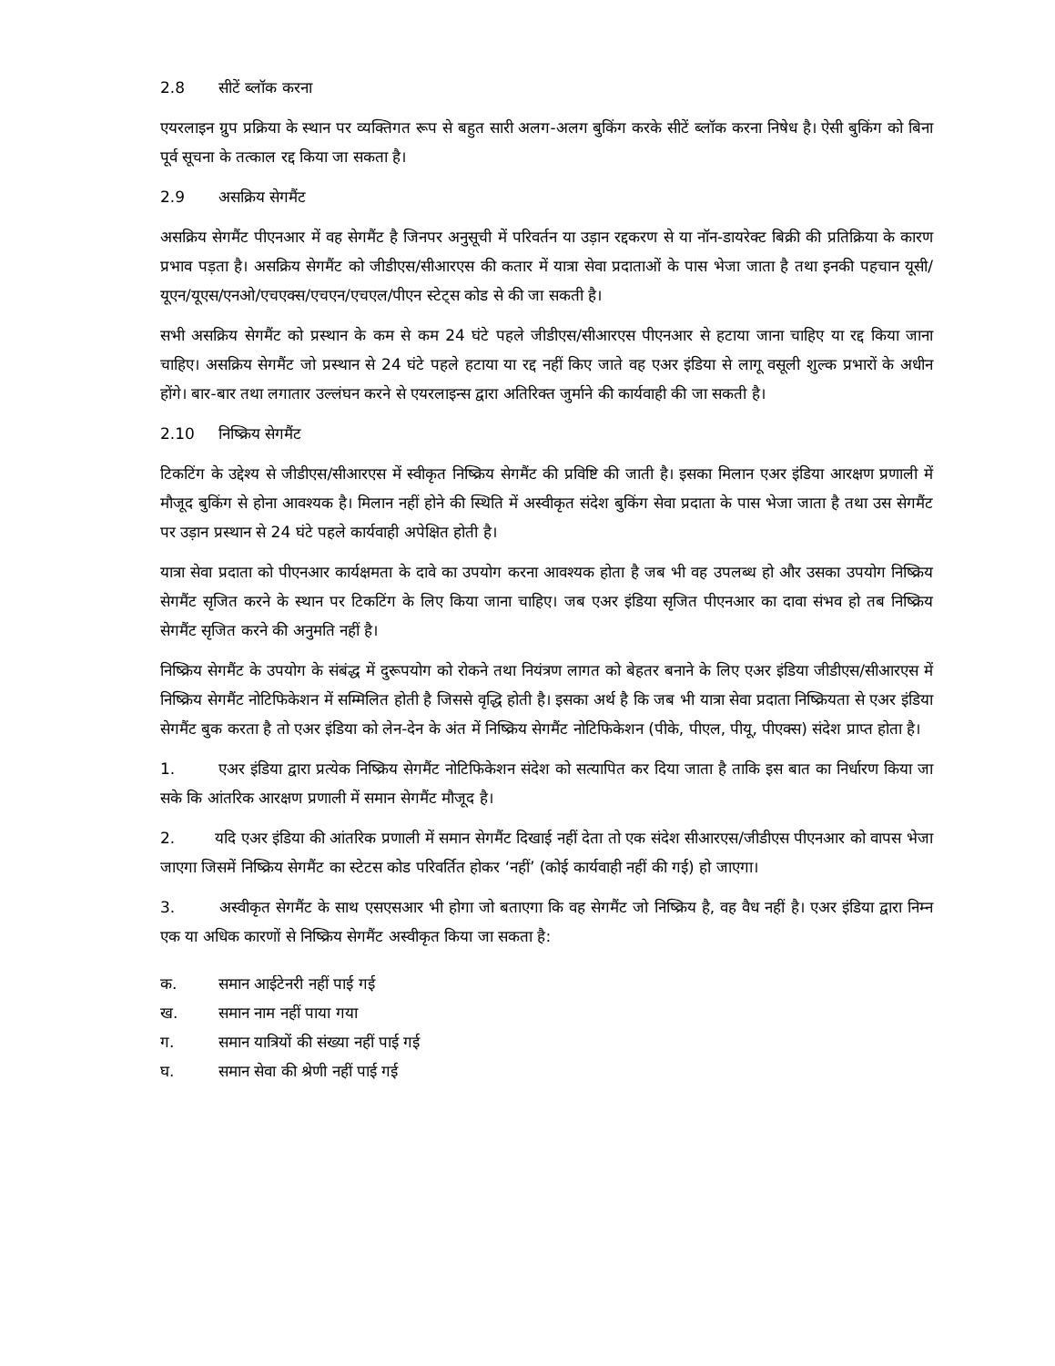2.8 सीटें ब्लॉक करना
एयरलाइन ग्रुप प्रक्रिया के स्थान पर व्यक्तिगत रूप से बहुत सारी अलग-अलग बुकिंग करके सीटें ब्लॉक करना निषेध है। ऐसी बुकिंग को बिना पूर्व सूचना के तत्काल रद्द किया जा सकता है।
2.9 असक्रिय सेगमैंट
असक्रिय सेगमैंट पीएनआर में वह सेगमैंट है जिनपर अनुसूची में परिवर्तन या उड़ान रद्दकरण से या नॉन-डायरेक्ट बिक्री की प्रतिक्रिया के कारण प्रभाव पड़ता है। असक्रिय सेगमैंट को जीडीएस/सीआरएस की कतार में यात्रा सेवा प्रदाताओं के पास भेजा जाता है तथा इनकी पहचान यूसी/यूएन/यूएस/एनओ/एचएक्स/एचएन/एचएल/पीएन स्टेट्स कोड से की जा सकती है।
सभी असक्रिय सेगमैंट को प्रस्थान के कम से कम 24 घंटे पहले जीडीएस/सीआरएस पीएनआर से हटाया जाना चाहिए या रद्द किया जाना चाहिए। असक्रिय सेगमैंट जो प्रस्थान से 24 घंटे पहले हटाया या रद्द नहीं किए जाते वह एअर इंडिया से लागू वसूली शुल्क प्रभारों के अधीन होंगे। बार-बार तथा लगातार उल्लंघन करने से एयरलाइन्स द्वारा अतिरिक्त जुर्माने की कार्यवाही की जा सकती है।
2.10 निष्क्रिय सेगमैंट
टिकटिंग के उद्देश्य से जीडीएस/सीआरएस में स्वीकृत निष्क्रिय सेगमैंट की प्रविष्टि की जाती है। इसका मिलान एअर इंडिया आरक्षण प्रणाली में मौजूद बुकिंग से होना आवश्यक है। मिलान नहीं होने की स्थिति में अस्वीकृत संदेश बुकिंग सेवा प्रदाता के पास भेजा जाता है तथा उस सेगमैंट पर उड़ान प्रस्थान से 24 घंटे पहले कार्यवाही अपेक्षित होती है।
यात्रा सेवा प्रदाता को पीएनआर कार्यक्षमता के दावे का उपयोग करना आवश्यक होता है जब भी वह उपलब्ध हो और उसका उपयोग निष्क्रिय सेगमैंट सृजित करने के स्थान पर टिकटिंग के लिए किया जाना चाहिए। जब एअर इंडिया सृजित पीएनआर का दावा संभव हो तब निष्क्रिय सेगमैंट सृजित करने की अनुमति नहीं है।
निष्क्रिय सेगमैंट के उपयोग के संबंद्ध में दुरूपयोग को रोकने तथा नियंत्रण लागत को बेहतर बनाने के लिए एअर इंडिया जीडीएस/सीआरएस में निष्क्रिय सेगमैंट नोटिफिकेशन में सम्मिलित होती है जिससे वृद्धि होती है। इसका अर्थ है कि जब भी यात्रा सेवा प्रदाता निष्क्रियता से एअर इंडिया सेगमैंट बुक करता है तो एअर इंडिया को लेन-देन के अंत में निष्क्रिय सेगमैंट नोटिफिकेशन (पीके, पीएल, पीयू, पीएक्स) संदेश प्राप्त होता है।
1. एअर इंडिया द्वारा प्रत्येक निष्क्रिय सेगमैंट नोटिफिकेशन संदेश को सत्यापित कर दिया जाता है ताकि इस बात का निर्धारण किया जा सके कि आंतरिक आरक्षण प्रणाली में समान सेगमैंट मौजूद है।
2. यदि एअर इंडिया की आंतरिक प्रणाली में समान सेगमैंट दिखाई नहीं देता तो एक संदेश सीआरएस/जीडीएस पीएनआर को वापस भेजा जाएगा जिसमें निष्क्रिय सेगमैंट का स्टेटस कोड परिवर्तित होकर ‘नहीं’ (कोई कार्यवाही नहीं की गई) हो जाएगा।
3. अस्वीकृत सेगमैंट के साथ एसएसआर भी होगा जो बताएगा कि वह सेगमैंट जो निष्क्रिय है, वह वैध नहीं है। एअर इंडिया द्वारा निम्न एक या अधिक कारणों से निष्क्रिय सेगमैंट अस्वीकृत किया जा सकता है:
क. समान आईटेनरी नहीं पाई गई
ख. समान नाम नहीं पाया गया
ग. समान यात्रियों की संख्या नहीं पाई गई
घ. समान सेवा की श्रेणी नहीं पाई गई